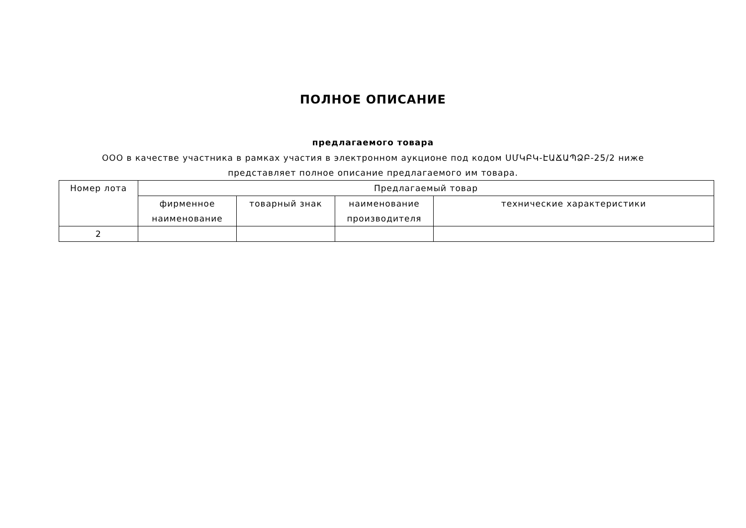ПОЛНОЕ ОПИСАНИЕ
предлагаемого товара
ООО в качестве участника в рамках участия в электронном аукционе под кодом ՍՄԿԲԿ-ԷԱՃԱՊՁԲ-25/2 ниже представляет полное описание предлагаемого им товара.
| Номер лота | Предлагаемый товар | | | |
| --- | --- | --- | --- | --- |
| | фирменное наименование | товарный знак | наименование производителя | технические характеристики |
| 2 | | | | |